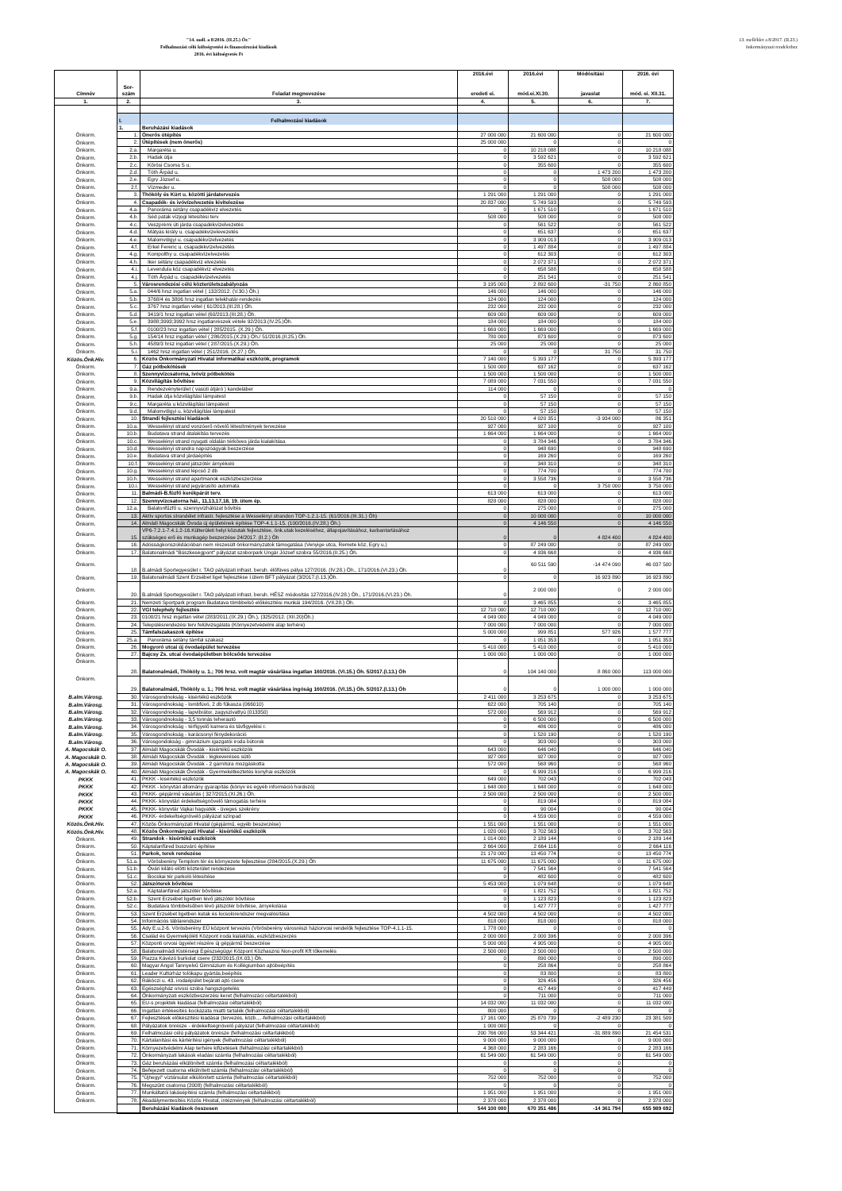"14. mell. a 8/2016. (II.25.) Ör."
Felhalmozási célú költségvetési és finanszírozási kiadások
2016. évi költségvetés Ft
13. melléklet a 8/2017. (II.23.)
önkormányzati rendelethez
| Címnév | Sor- szám | Feladat megnevezése | 2016.évi eredeti ei. | 2016.évi mód.ei.XI.30. | Módósítási javaslat | 2016. évi mód. ei. XII.31. |
| --- | --- | --- | --- | --- | --- | --- |
| 1. | 2. | 3. | 4. | 5. | 6. | 7. |
| | I. | Felhalmozási kiadások | | | | |
| | 1. | Beruházási kiadások | | | | |
| Önkorm. | 1. | Önerős útépítés | 27 000 000 | 21 600 000 | 0 | 21 600 000 |
| Önkorm. | 2. | Útépítések (nem önerős) | 25 000 000 | 0 | 0 | 0 |
| Önkorm. | 2.a. | Margaréta u. | 0 | 10 218 088 | 0 | 10 218 088 |
| Önkorm. | 2.b. | Hadak útja | 0 | 3 592 621 | 0 | 3 592 621 |
| Önkorm. | 2.c. | Kőrösi Csoma S u. | 0 | 355 600 | 0 | 355 600 |
| Önkorm. | 2.d. | Tóth Árpád u. | 0 | 0 | 1 473 200 | 1 473 200 |
| Önkorm. | 2.e. | Egry József u. | 0 | 0 | 508 000 | 508 000 |
| Önkorm. | 2.f. | Vízmeder u. | 0 | 0 | 508 000 | 508 000 |
| Önkorm. | 3. | Thököly és Kürt u. közötti járdatervezés | 1 291 000 | 1 291 000 | 0 | 1 291 000 |
| Önkorm. | 4. | Csapadék- és ivóvízelvezetés kivitelezése | 20 837 000 | 5 749 593 | 0 | 5 749 593 |
| Önkorm. | 4.a. | Panoráma sétány csapadékvíz elvezetés | 0 | 1 671 510 | 0 | 1 671 510 |
| Önkorm. | 4.b. | Séd patak vízjogi létesítési terv | 508 000 | 508 000 | 0 | 508 000 |
| Önkorm. | 4.c. | Veszprémi úti járda csapadékvízelvezetés | 0 | 561 522 | 0 | 561 522 |
| Önkorm. | 4.d. | Mátyás király u. csapadékvízelevezetés | 0 | 651 637 | 0 | 651 637 |
| Önkorm. | 4.e. | Malomvölgyi u. csapadékvízelvezetés | 0 | 3 909 013 | 0 | 3 909 013 |
| Önkorm. | 4.f. | Erkel Ferenc u. csapadékvízelvezetés | 0 | 1 497 884 | 0 | 1 497 884 |
| Önkorm. | 4.g. | Kompolthy u. csapadékvízelvezetés | 0 | 612 303 | 0 | 612 303 |
| Önkorm. | 4.h. | Iker sétány csapadékvíz elvezetés | 0 | 2 072 371 | 0 | 2 072 371 |
| Önkorm. | 4.i. | Levendula köz csapadékvíz elvezetés | 0 | 658 588 | 0 | 658 588 |
| Önkorm. | 4.j. | Tóth Árpád u. csapadékvízelvezetés | 0 | 251 541 | 0 | 251 541 |
| Önkorm. | 5. | Városrendezési célú közterületszabályozás | 3 195 000 | 2 892 600 | -31 750 | 2 860 850 |
| Önkorm. | 5.a. | 044/6 hrsz ingatlan vétel ( 132/2012. (V.30.) Öh.) | 146 000 | 146 000 | 0 | 146 000 |
| Önkorm. | 5.b. | 3768/4 és 3806 hrsz ingatlan telekhatár-rendezés | 124 000 | 124 000 | 0 | 124 000 |
| Önkorm. | 5.c. | 3767 hrsz ingatlan vétel ( 61/2013.(III.28.) Öh. | 232 000 | 232 000 | 0 | 232 000 |
| Önkorm. | 5.d. | 3419/1 hrsz ingatlan vétel (60/2013.(III.28.) Öh. | 609 000 | 609 000 | 0 | 609 000 |
| Önkorm. | 5.e. | 3988;3993;3992 hrsz ingatlanrészek vétele 92/2013.(IV.25.)Öh. | 184 000 | 184 000 | 0 | 184 000 |
| Önkorm. | 5.f. | 0100/23 hrsz ingatlan vétel ( 285/2015. (X.29.) Öh. | 1 669 000 | 1 669 000 | 0 | 1 669 000 |
| Önkorm. | 5.g. | 154/14 hrsz ingatlan vétel ( 286/2015.(X.29.) Öh./ 51/2016.(II.25.) Öh. | 780 000 | 873 600 | 0 | 873 600 |
| Önkorm. | 5.h. | 4589/3 hrsz ingatlan vétel ( 287/2015.(X.29.) Öh. | 25 000 | 25 000 | 0 | 25 000 |
| Önkorm. | 5.i. | 1462 hrsz ingatlan vétel ( 251/2016. (X.27.) Öh, | 0 | 0 | 31 750 | 31 750 |
| Közös.Önk.Hiv. | 6. | Közös Önkormányzati Hivatal informatikai eszközök, programok | 7 140 000 | 5 393 177 | 0 | 5 393 177 |
| Önkorm. | 7. | Gáz pótbekötések | 1 500 000 | 637 162 | 0 | 637 162 |
| Önkorm. | 8. | Szennyvízcsatorna, ivóvíz pótbekötés | 1 500 000 | 1 500 000 | 0 | 1 500 000 |
| Önkorm. | 9. | Közvilágítás bővítése | 7 089 000 | 7 031 550 | 0 | 7 031 550 |
| Önkorm. | 9.a. | Rendezvényterület ( vasúti átjáró ) kandeláber | 114 000 | 0 | 0 | 0 |
| Önkorm. | 9.b. | Hadak útja közvilágítási lámpatest | 0 | 57 150 | 0 | 57 150 |
| Önkorm. | 9.c. | Margaréta u közvilágítási lámpatest | 0 | 57 150 | 0 | 57 150 |
| Önkorm. | 9.d. | Malomvölgyi u. közvilágítási lámpatest | 0 | 57 150 | 0 | 57 150 |
| Önkorm. | 10. | Strandi fejlesztési kiadások | 20 510 000 | 4 020 351 | -3 934 000 | 86 351 |
| Önkorm. | 10.a. | Wesselényi strand vonzóerő növelő létesítmények tervezése | 927 000 | 927 100 | 0 | 927 100 |
| Önkorm. | 10.b. | Budatava strand átalakítás tervezés | 1 664 000 | 1 664 000 | 0 | 1 664 000 |
| Önkorm. | 10.c. | Wesselényi strand nyugati oldalán térköves járda kialakítása | 0 | 3 784 346 | 0 | 3 784 346 |
| Önkorm. | 10.d. | Wesselényi strandra napozóágyak beszerzése | 0 | 948 690 | 0 | 948 690 |
| Önkorm. | 10.e. | Budatava strand járdaépítés | 0 | 169 260 | 0 | 169 260 |
| Önkorm. | 10.f. | Wesselényi strand játszótér árnyékoló | 0 | 348 310 | 0 | 348 310 |
| Önkorm. | 10.g. | Wesselényi strand lépcső 2 db | 0 | 774 700 | 0 | 774 700 |
| Önkorm. | 10.h. | Wesselényi strand apartmanok eszközbeszerzése | 0 | 3 558 736 | 0 | 3 558 736 |
| Önkorm. | 10.i. | Wesselényi strand jegyárusító automata | 0 | 0 | 3 750 000 | 3 750 000 |
| Önkorm. | 11. | Balmádi-B.füzfő kerékpárút terv. | 613 000 | 613 000 | 0 | 613 000 |
| Önkorm. | 12. | Szennyvízcsatorna hál., 11,13,17,18, 19. ütem ép. | 828 000 | 828 000 | 0 | 828 000 |
| Önkorm. | 12.a. | Balatonfűzfő u. szennyvízhálózat bővítés | 0 | 275 000 | 0 | 275 000 |
| Önkorm. | 13. | Aktív sportos strandélet infrastr. fejlesztése a Wesselényi strandon TOP-1.2.1-15. (61/2016.(III.31.) Öh) | 0 | 10 000 000 | 0 | 10 000 000 |
| Önkorm. | 14. | Almádi Magocskák Óvoda új épületének építése TOP-4.1.1-15. (100/2016.(IV.28.) Öh.) | 0 | 4 146 550 | 0 | 4 146 550 |
| Önkorm. | 15. | VP6-7.2.1-7.4.1.2-16.Külterületi helyi közutak fejlesztése, önk.utak kezeléséhez, állapojavításához, karbantartásához szükséges erő és munkagép beszerzése 24/2017. (II.2.) Öh | 0 | 0 | 4 824 400 | 4 824 400 |
| Önkorm. | 16. | Adósságkonszolidációban nem részesült önkormányzatok támogatása (Venyige utca, Remete köz, Egry u.) | 0 | 87 249 000 | 0 | 87 249 000 |
| Önkorm. | 17. | Balatonalmádi "Büszkeségpont" pályázat szoborpark Ungár József szobra 55/2016.(II.25.) Öh. | 0 | 4 936 668 | 0 | 4 936 668 |
| Önkorm. | 18. | B.almádi Sportegyesület r. TAO pályázati infrast. beruh. élőfüves pálya 127/2016. (IV.28.) Öh., 171/2016.(VI.23.) Öh. | 0 | 60 511 590 | -14 474 090 | 46 037 500 |
| Önkorm. | 19. | Balatonalmádi Szent Erzsébet liget fejlesztése I.ütem BFT pályázat (3/2017.(I.13.)Öh. | 0 | 0 | 16 923 890 | 16 923 890 |
| Önkorm. | 20. | B.almádi Sportegyesület r. TAO pályázati infrast. beruh. HÉSZ módosítás 127/2016.(IV.28.) Öh., 171/2016.(VI.23.) Öh. | 0 | 2 000 000 | 0 | 2 000 000 |
| Önkorm. | 21. | Nemzeti Sportpark program Budatava tömbbelső előkészítési munkái 194/2016. (VII.28.) Öh. | 0 | 3 465 855 | 0 | 3 465 855 |
| Önkorm. | 22. | VGI telephely fejlesztés | 12 710 000 | 12 710 000 | 0 | 12 710 000 |
| Önkorm. | 23. | 0100/21 hrsz ingatlan vétel (283/2011.(IX.29.) Öh.), (325/2012. (XII.20)Öh.) | 4 049 000 | 4 049 000 | 0 | 4 049 000 |
| Önkorm. | 24. | Településrendezési terv felülvizsgálata (Környezetvédelmi alap terhére) | 7 000 000 | 7 000 000 | 0 | 7 000 000 |
| Önkorm. | 25. | Támfalszakaszok építése | 5 000 000 | 999 851 | 577 926 | 1 577 777 |
| Önkorm. | 25.a. | Panoráma sétány támfal szakasz | 0 | 1 051 353 | 0 | 1 051 353 |
| Önkorm. | 26. | Mogyoró utcai új óvodaépület tervezése | 5 410 000 | 5 410 000 | 0 | 5 410 000 |
| Önkorm. | 27. | Bajcsy Zs. utcai óvodaépületben bölcsőde tervezése | 1 000 000 | 1 000 000 | 0 | 1 000 000 |
| Önkorm. | 28. | Balatonalmádi, Thököly u. 1.; 706 hrsz. volt magtár vásárlása ingatlan 160/2016. (VI.15.) Öh. 5/2017.(I.13.) Öh | 0 | 104 140 000 | 8 860 000 | 113 000 000 |
| Önkorm. | 29. | Balatonalmádi, Thököly u. 1.; 706 hrsz. volt magtár vásárlása ingóság 160/2016. (VI.15.) Öh. 5/2017.(I.13.) Öh | 0 | 0 | 1 000 000 | 1 000 000 |
| B.alm.Városg. | 30. | Városgondnokság - kisértékű eszközök | 2 411 000 | 3 253 675 | 0 | 3 253 675 |
| B.alm.Városg. | 31. | Városgondnokság - lombfúvó, 2 db fűkasza (066010) | 622 000 | 705 140 | 0 | 705 140 |
| B.alm.Városg. | 32. | Városgondnokság - lapvibrátor, zagyszivattyú (013350) | 572 000 | 569 912 | 0 | 569 912 |
| B.alm.Városg. | 33. | Városgondnokság - 3,5 tonnás teherautó | 0 | 6 500 000 | 0 | 6 500 000 |
| B.alm.Városg. | 34. | Városgondnokság - térfigyelő kamera és távfigyelési r. | 0 | 486 000 | 0 | 486 000 |
| B.alm.Városg. | 35. | Városgondnokság - karácsonyi fénydekoráció | 0 | 1 520 190 | 0 | 1 520 190 |
| B.alm.Városg. | 36. | Városgondokság - gimnázium igazgatói iroda bútorok | 0 | 303 000 | 0 | 303 000 |
| A. Magocskák O. | 37. | Almádi Magocskák Óvodák - kisértékű eszközök | 643 000 | 646 040 | 0 | 646 040 |
| A. Magocskák O. | 38. | Almádi Magocskák Óvodák - légkeveréses sütő | 927 000 | 927 000 | 0 | 927 000 |
| A. Magocskák O. | 39. | Almádi Magocskák Óvodák - 2 garnitúra mozgáskotta | 572 000 | 568 960 | 0 | 568 960 |
| A. Magocskák O. | 40. | Almádi Magocskák Óvodák - Gyermekétkeztetés konyhai eszközök | 0 | 6 999 216 | 0 | 6 999 216 |
| PKKK | 41. | PKKK - kisértékű eszközök | 649 000 | 702 043 | 0 | 702 043 |
| PKKK | 42. | PKKK - könyvtári állomány gyarapítás (könyv és egyéb információ hordozó) | 1 648 000 | 1 648 000 | 0 | 1 648 000 |
| PKKK | 43. | PKKK- gépjármű vásárlás ( 327/2015.(XI.26.) Öh. | 2 500 000 | 2 500 000 | 0 | 2 500 000 |
| PKKK | 44. | PKKK- könyvtári érdekeltségnövelő támogatás terhére | 0 | 819 084 | 0 | 819 084 |
| PKKK | 45. | PKKK- könyvtár Vajkai hagyaték - üveges szekrény | 0 | 90 004 | 0 | 90 004 |
| PKKK | 46. | PKKK- érdekeltségnövelő pályázat színpad | 0 | 4 559 000 | 0 | 4 559 000 |
| Közös.Önk.Hiv. | 47. | Közös Önkormányzati Hivatal (gépjármű, egyéb beszerzése) | 1 551 000 | 1 551 000 | 0 | 1 551 000 |
| Közös.Önk.Hiv. | 48. | Közös Önkormányzati Hivatal - kisértékű eszközök | 1 020 000 | 3 702 563 | 0 | 3 702 563 |
| Önkorm. | 49. | Strandok - kisértékű eszközök | 1 014 000 | 2 189 144 | 0 | 2 189 144 |
| Önkorm. | 50. | Káptalanfüred buszváró építése | 2 664 000 | 2 664 116 | 0 | 2 664 116 |
| Önkorm. | 51. | Parkok, terek rendezése | 21 170 000 | 13 450 774 | 0 | 13 450 774 |
| Önkorm. | 51.a. | Vörösberény Templom tér és környezete fejlesztése (284/2015.(X.29.) Öh | 11 675 000 | 11 675 000 | 0 | 11 675 000 |
| Önkorm. | 51.b. | Óvári kilátó előtti közterület rendezése | 0 | 7 541 564 | 0 | 7 541 564 |
| Önkorm. | 51.c. | Bocskai tér parkoló létesítése | 0 | 482 600 | 0 | 482 600 |
| Önkorm. | 52. | Játszóterek bővítése | 5 453 000 | 1 079 648 | 0 | 1 079 648 |
| Önkorm. | 52.a. | Káptalanfüred játszótér bővítése | 0 | 1 821 752 | 0 | 1 821 752 |
| Önkorm. | 52.b. | Szent Erzsébet ligetben lévő játszótér bővítése | 0 | 1 123 823 | 0 | 1 123 823 |
| Önkorm. | 52.c. | Budatava tömbbelsőben lévő játszótér bővítése, árnyékolása | 0 | 1 427 777 | 0 | 1 427 777 |
| Önkorm. | 53. | Szent Erzsébet ligetben kutak és locsolórendszer megvalósítása | 4 502 000 | 4 502 000 | 0 | 4 502 000 |
| Önkorm. | 54. | Információs táblarendszer | 818 000 | 818 000 | 0 | 818 000 |
| Önkorm. | 55. | Ady E.u.2-6. Vörösberény EÜ központ tervezés (Vörösberény városrészi háziorvosi rendelők fejlesztése TOP-4.1.1-15. | 1 778 000 | 0 | 0 | 0 |
| Önkorm. | 56. | Család és Gyermekjóléti Központ iroda kialakítás, eszközbeszerzés | 2 000 000 | 2 000 396 | 0 | 2 000 396 |
| Önkorm. | 57. | Központi orvosi ügyelet részére új gépjármű beszerzése | 5 000 000 | 4 905 000 | 0 | 4 905 000 |
| Önkorm. | 58. | Balatonalmádi Kistérségi Egészségügyi Központ Közhasznú Non-profit Kft tőkemelés | 2 500 000 | 2 500 000 | 0 | 2 500 000 |
| Önkorm. | 59. | Piazza Kávézó burkolat csere (232/2015.(IX.03.) Öh. | 0 | 890 000 | 0 | 890 000 |
| Önkorm. | 60. | Magyar Angol Tannyelvű Gimnázium és Kollégiumban ajtóbeépítés | 0 | 258 864 | 0 | 258 864 |
| Önkorm. | 61. | Leader Kultúrház tolókapu gyártás,beépítés | 0 | 83 800 | 0 | 83 800 |
| Önkorm. | 62. | Rákóczi u. 43. irodaépület bejárati ajtó csere | 0 | 326 456 | 0 | 326 456 |
| Önkorm. | 63. | Egészségház orvosi szoba hangszigetelés | 0 | 417 449 | 0 | 417 449 |
| Önkorm. | 64. | Önkormányzati eszközbeszerzési keret (felhalmozáci céltartalékból) | 0 | 711 000 | 0 | 711 000 |
| Önkorm. | 65. | EU-s projektek kiadásai (felhalmozási céltartalékból) | 14 032 000 | 11 032 000 | 0 | 11 032 000 |
| Önkorm. | 66. | Ingatlan értékesítés kockázata miatti tartalék (felhalmozási céltartalékból) | 800 000 | 0 | 0 | 0 |
| Önkorm. | 67. | Fejlesztések előkészítési kiadásai (tervezés, közb.,..-felhalmozási céltartalékból) | 17 161 000 | 25 870 739 | -2 489 230 | 23 381 509 |
| Önkorm. | 68. | Pályázatok önrésze - érdekeltségnövelő pályázat (felhalmozási céltartalékból) | 1 000 000 | 0 | 0 | 0 |
| Önkorm. | 69. | Felhalmozási célú pályázatok önrésze (felhalmozási céltartalékból) | 200 766 000 | 53 344 421 | -31 889 890 | 21 454 531 |
| Önkorm. | 70. | Kártalanítási és kártérítési igények (felhalmozási céltartalékból) | 9 000 000 | 9 000 000 | 0 | 9 000 000 |
| Önkorm. | 71. | Környezetvédelmi Alap terhére kifizetések (felhalmozási céltartalékból) | 4 368 000 | 2 283 166 | 0 | 2 283 166 |
| Önkorm. | 72. | Önkormányzati lakások eladási számla (felhalmozási céltartalékból) | 61 549 000 | 61 549 000 | 0 | 61 549 000 |
| Önkorm. | 73. | Gáz beruházási elkülönített számla (felhalmozási céltartalékból) | 0 | 0 | 0 | 0 |
| Önkorm. | 74. | Befejezett csatorna elkülnített számla (felhalmozási céltartalékból) | 0 | 0 | 0 | 0 |
| Önkorm. | 75. | "Újhegyi" víztársulat elkülönített számla (felhalmozási céltartalékból) | 752 000 | 752 000 | 0 | 752 000 |
| Önkorm. | 76. | Megszűnt csatorna (2008) (felhalmozási céltartalékból) | 0 | 0 | 0 | 0 |
| Önkorm. | 77. | Munkáltatói lakásépítési számla (felhalmozási céltartalékból) | 1 951 000 | 1 951 000 | 0 | 1 951 000 |
| Önkorm. | 78. | Akadálymentesítés Közös Hivatal, intézmények (felhalmozási céltartalékból) | 2 378 000 | 2 378 000 | 0 | 2 378 000 |
| | | Beruházási kiadások összesen | 544 100 000 | 670 351 486 | -14 361 794 | 655 989 692 |